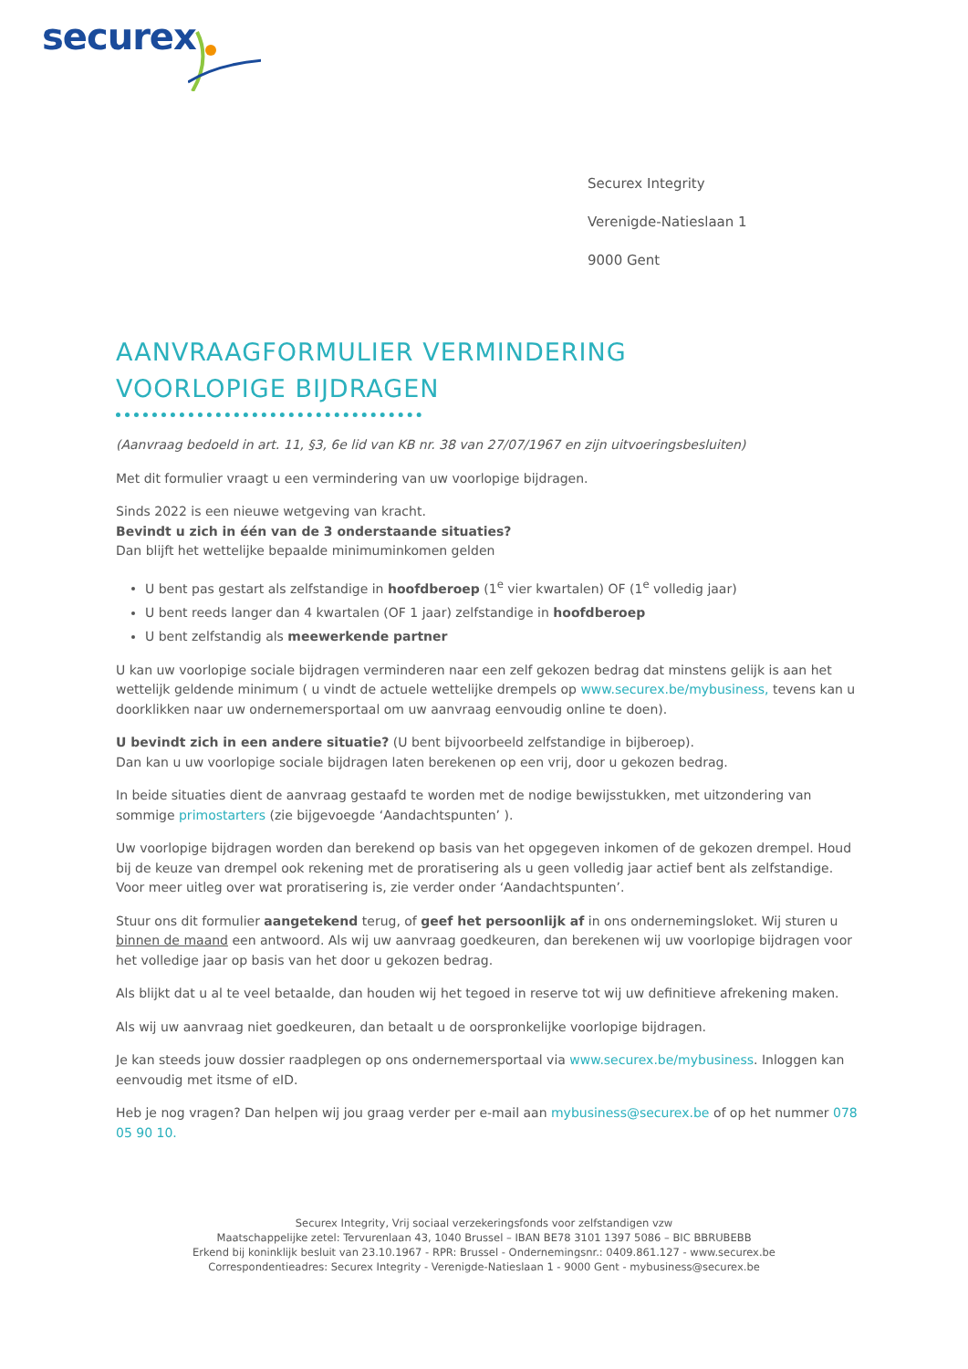securex
Securex Integrity
Verenigde-Natieslaan 1
9000 Gent
AANVRAAGFORMULIER VERMINDERING
VOORLOPIGE BIJDRAGEN
(Aanvraag bedoeld in art. 11, §3, 6e lid van KB nr. 38 van 27/07/1967 en zijn uitvoeringsbesluiten)
Met dit formulier vraagt u een vermindering van uw voorlopige bijdragen.
Sinds 2022 is een nieuwe wetgeving van kracht.
Bevindt u zich in één van de 3 onderstaande situaties?
Dan blijft het wettelijke bepaalde minimuminkomen gelden
U bent pas gestart als zelfstandige in hoofdberoep (1<sup>e</sup> vier kwartalen) OF (1<sup>e</sup> volledig jaar)
U bent reeds langer dan 4 kwartalen (OF 1 jaar) zelfstandige in hoofdberoep
U bent zelfstandig als meewerkende partner
U kan uw voorlopige sociale bijdragen verminderen naar een zelf gekozen bedrag dat minstens gelijk is aan het wettelijk geldende minimum ( u vindt de actuele wettelijke drempels op www.securex.be/mybusiness, tevens kan u doorklikken naar uw ondernemersportaal om uw aanvraag eenvoudig online te doen).
U bevindt zich in een andere situatie? (U bent bijvoorbeeld zelfstandige in bijberoep).
Dan kan u uw voorlopige sociale bijdragen laten berekenen op een vrij, door u gekozen bedrag.
In beide situaties dient de aanvraag gestaafd te worden met de nodige bewijsstukken, met uitzondering van sommige primostarters (zie bijgevoegde ‘Aandachtspunten’ ).
Uw voorlopige bijdragen worden dan berekend op basis van het opgegeven inkomen of de gekozen drempel. Houd bij de keuze van drempel ook rekening met de proratisering als u geen volledig jaar actief bent als zelfstandige. Voor meer uitleg over wat proratisering is, zie verder onder ‘Aandachtspunten’.
Stuur ons dit formulier aangetekend terug, of geef het persoonlijk af in ons ondernemingsloket. Wij sturen u binnen de maand een antwoord. Als wij uw aanvraag goedkeuren, dan berekenen wij uw voorlopige bijdragen voor het volledige jaar op basis van het door u gekozen bedrag.
Als blijkt dat u al te veel betaalde, dan houden wij het tegoed in reserve tot wij uw definitieve afrekening maken.
Als wij uw aanvraag niet goedkeuren, dan betaalt u de oorspronkelijke voorlopige bijdragen.
Je kan steeds jouw dossier raadplegen op ons ondernemersportaal via www.securex.be/mybusiness. Inloggen kan eenvoudig met itsme of eID.
Heb je nog vragen? Dan helpen wij jou graag verder per e-mail aan mybusiness@securex.be of op het nummer 078 05 90 10.
Securex Integrity, Vrij sociaal verzekeringsfonds voor zelfstandigen vzw
Maatschappelijke zetel: Tervurenlaan 43, 1040 Brussel – IBAN BE78 3101 1397 5086 – BIC BBRUBEBB
Erkend bij koninklijk besluit van 23.10.1967 - RPR: Brussel - Ondernemingsnr.: 0409.861.127 - www.securex.be
Correspondentieadres: Securex Integrity - Verenigde-Natieslaan 1 - 9000 Gent - mybusiness@securex.be